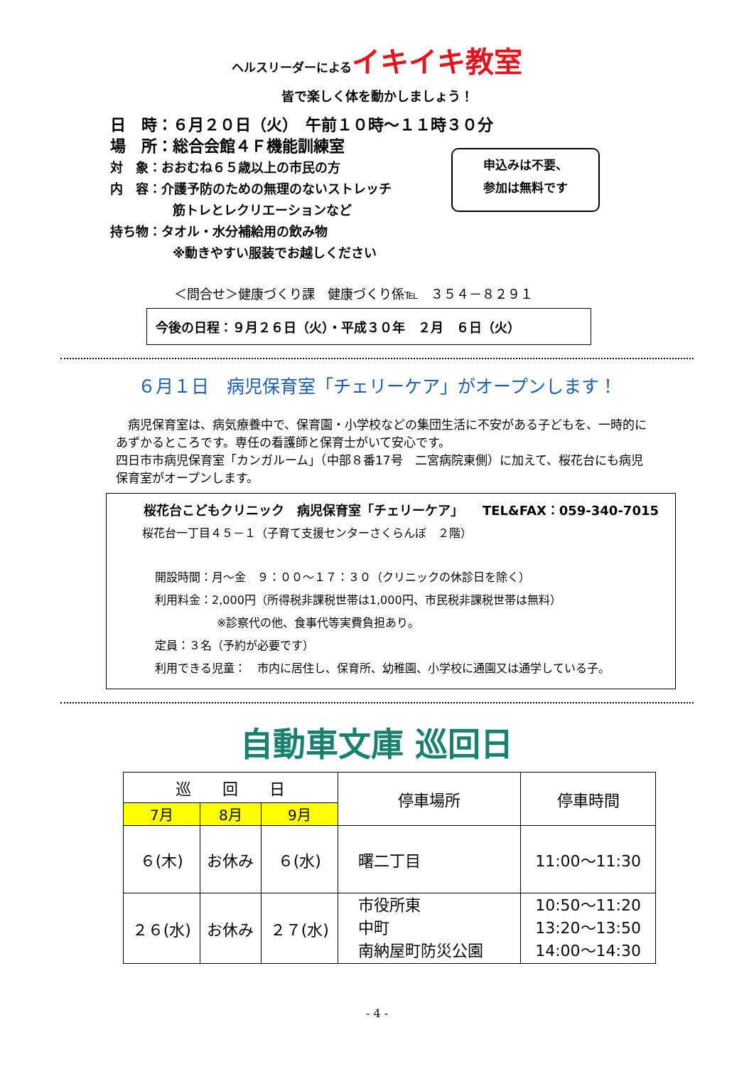ヘルスリーダーによるイキイキ教室
皆で楽しく体を動かしましょう！
日　時：６月２０日（火）　午前１０時～１１時３０分
場　所：総合会館４Ｆ機能訓練室
対　象：おおむね６５歳以上の市民の方
内　容：介護予防のための無理のないストレッチ
筋トレとレクリエーションなど
持ち物：タオル・水分補給用の飲み物
※動きやすい服装でお越しください
申込みは不要、
参加は無料です
＜問合せ＞健康づくり課　健康づくり係℡　３５４－８２９１
今後の日程：９月２６日（火）・平成３０年　２月　６日（火）
６月１日　病児保育室「チェリーケア」がオープンします！
　病児保育室は、病気療養中で、保育園・小学校などの集団生活に不安がある子どもを、一時的にあずかるところです。専任の看護師と保育士がいて安心です。
四日市市病児保育室「カンガルーム」（中部８番17号　二宮病院東側）に加えて、桜花台にも病児保育室がオープンします。
桜花台こどもクリニック　病児保育室「チェリーケア」　　TEL&FAX：059-340-7015
桜花台一丁目４５－１（子育て支援センターさくらんぼ　２階）
開設時間：月～金　９：００～１７：３０（クリニックの休診日を除く）
利用料金：2,000円（所得税非課税世帯は1,000円、市民税非課税世帯は無料）
※診察代の他、食事代等実費負担あり。
定員：３名（予約が必要です）
利用できる児童：　市内に居住し、保育所、幼稚園、小学校に通園又は通学している子。
自動車文庫 巡回日
| 巡 回 日 | | | 停車場所 | 停車時間 |
| --- | --- | --- | --- | --- |
| 7月 | 8月 | 9月 | | |
| ６(木) | お休み | ６(水) | 曙二丁目 | 11:00～11:30 |
| ２６(水) | お休み | ２７(水) | 市役所東 中町 南納屋町防災公園 | 10:50～11:20 13:20～13:50 14:00～14:30 |
- 4 -